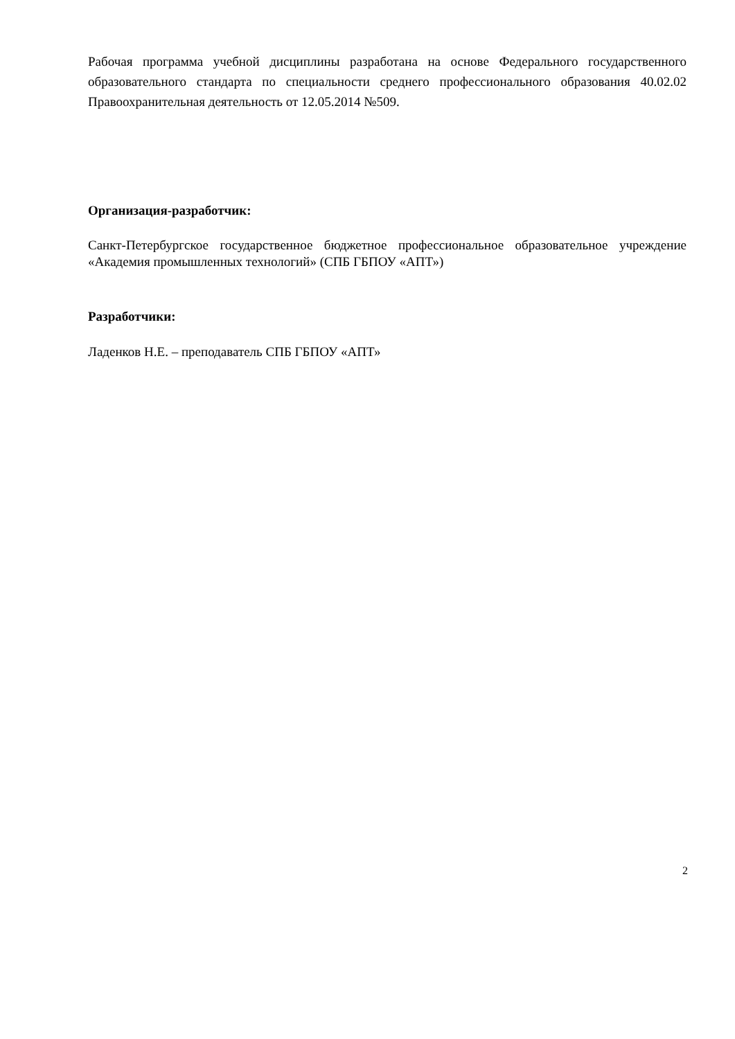Рабочая программа учебной дисциплины разработана на основе Федерального государственного образовательного стандарта по специальности среднего профессионального образования 40.02.02 Правоохранительная деятельность от 12.05.2014 №509.
Организация-разработчик:
Санкт-Петербургское государственное бюджетное профессиональное образовательное учреждение «Академия промышленных технологий» (СПБ ГБПОУ «АПТ»)
Разработчики:
Ладенков Н.Е. – преподаватель СПБ ГБПОУ «АПТ»
2